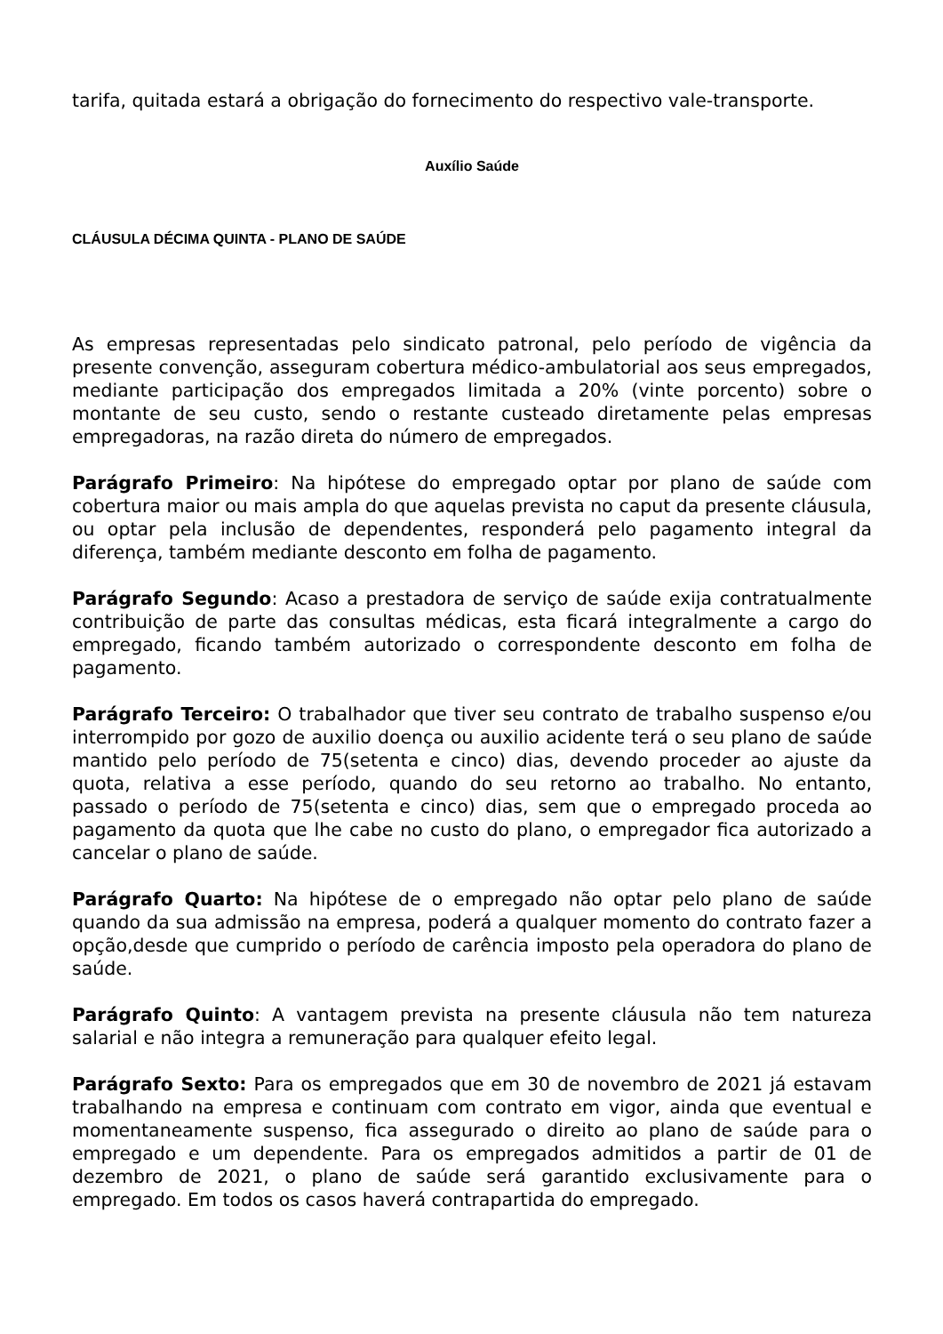tarifa, quitada estará a obrigação do fornecimento do respectivo vale-transporte.
Auxílio Saúde
CLÁUSULA DÉCIMA QUINTA - PLANO DE SAÚDE
As empresas representadas pelo sindicato patronal, pelo período de vigência da presente convenção, asseguram cobertura médico-ambulatorial aos seus empregados, mediante participação dos empregados limitada a 20% (vinte porcento) sobre o montante de seu custo, sendo o restante custeado diretamente pelas empresas empregadoras, na razão direta do número de empregados.
Parágrafo Primeiro: Na hipótese do empregado optar por plano de saúde com cobertura maior ou mais ampla do que aquelas prevista no caput da presente cláusula, ou optar pela inclusão de dependentes, responderá pelo pagamento integral da diferença, também mediante desconto em folha de pagamento.
Parágrafo Segundo: Acaso a prestadora de serviço de saúde exija contratualmente contribuição de parte das consultas médicas, esta ficará integralmente a cargo do empregado, ficando também autorizado o correspondente desconto em folha de pagamento.
Parágrafo Terceiro: O trabalhador que tiver seu contrato de trabalho suspenso e/ou interrompido por gozo de auxilio doença ou auxilio acidente terá o seu plano de saúde mantido pelo período de 75(setenta e cinco) dias, devendo proceder ao ajuste da quota, relativa a esse período, quando do seu retorno ao trabalho. No entanto, passado o período de 75(setenta e cinco) dias, sem que o empregado proceda ao pagamento da quota que lhe cabe no custo do plano, o empregador fica autorizado a cancelar o plano de saúde.
Parágrafo Quarto: Na hipótese de o empregado não optar pelo plano de saúde quando da sua admissão na empresa, poderá a qualquer momento do contrato fazer a opção,desde que cumprido o período de carência imposto pela operadora do plano de saúde.
Parágrafo Quinto: A vantagem prevista na presente cláusula não tem natureza salarial e não integra a remuneração para qualquer efeito legal.
Parágrafo Sexto: Para os empregados que em 30 de novembro de 2021 já estavam trabalhando na empresa e continuam com contrato em vigor, ainda que eventual e momentaneamente suspenso, fica assegurado o direito ao plano de saúde para o empregado e um dependente. Para os empregados admitidos a partir de 01 de dezembro de 2021, o plano de saúde será garantido exclusivamente para o empregado. Em todos os casos haverá contrapartida do empregado.